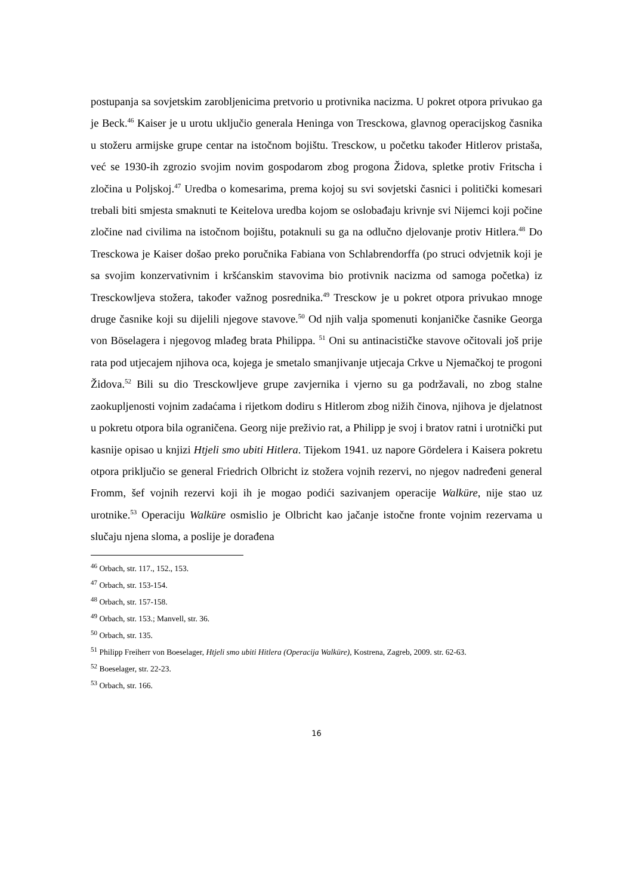postupanja sa sovjetskim zarobljenicima pretvorio u protivnika nacizma. U pokret otpora privukao ga je Beck.<sup>46</sup> Kaiser je u urotu uključio generala Heninga von Tresckowa, glavnog operacijskog časnika u stožeru armijske grupe centar na istočnom bojištu. Tresckow, u početku također Hitlerov pristaša, već se 1930-ih zgrozio svojim novim gospodarom zbog progona Židova, spletke protiv Fritscha i zločina u Poljskoj.<sup>47</sup> Uredba o komesarima, prema kojoj su svi sovjetski časnici i politički komesari trebali biti smjesta smaknuti te Keitelova uredba kojom se oslobađaju krivnje svi Nijemci koji počine zločine nad civilima na istočnom bojištu, potaknuli su ga na odlučno djelovanje protiv Hitlera.<sup>48</sup> Do Tresckowa je Kaiser došao preko poručnika Fabiana von Schlabrendorffa (po struci odvjetnik koji je sa svojim konzervativnim i kršćanskim stavovima bio protivnik nacizma od samoga početka) iz Tresckowljeva stožera, također važnog posrednika.<sup>49</sup> Tresckow je u pokret otpora privukao mnoge druge časnike koji su dijelili njegove stavove.<sup>50</sup> Od njih valja spomenuti konjaničke časnike Georga von Böselagera i njegovog mlađeg brata Philippa. <sup>51</sup> Oni su antinacističke stavove očitovali još prije rata pod utjecajem njihova oca, kojega je smetalo smanjivanje utjecaja Crkve u Njemačkoj te progoni Židova.<sup>52</sup> Bili su dio Tresckowljeve grupe zavjernika i vjerno su ga podržavali, no zbog stalne zaokupljenosti vojnim zadaćama i rijetkom dodiru s Hitlerom zbog nižih činova, njihova je djelatnost u pokretu otpora bila ograničena. Georg nije preživio rat, a Philipp je svoj i bratov ratni i urotnički put kasnije opisao u knjizi Htjeli smo ubiti Hitlera. Tijekom 1941. uz napore Gördelera i Kaisera pokretu otpora priključio se general Friedrich Olbricht iz stožera vojnih rezervi, no njegov nadređeni general Fromm, šef vojnih rezervi koji ih je mogao podići sazivanjem operacije Walküre, nije stao uz urotnike.<sup>53</sup> Operaciju Walküre osmislio je Olbricht kao jačanje istočne fronte vojnim rezervama u slučaju njena sloma, a poslije je dorađena
<sup>46</sup> Orbach, str. 117., 152., 153.
<sup>47</sup> Orbach, str. 153-154.
<sup>48</sup> Orbach, str. 157-158.
<sup>49</sup> Orbach, str. 153.; Manvell, str. 36.
<sup>50</sup> Orbach, str. 135.
<sup>51</sup> Philipp Freiherr von Boeselager, Htjeli smo ubiti Hitlera (Operacija Walküre), Kostrena, Zagreb, 2009. str. 62-63.
<sup>52</sup> Boeselager, str. 22-23.
<sup>53</sup> Orbach, str. 166.
16